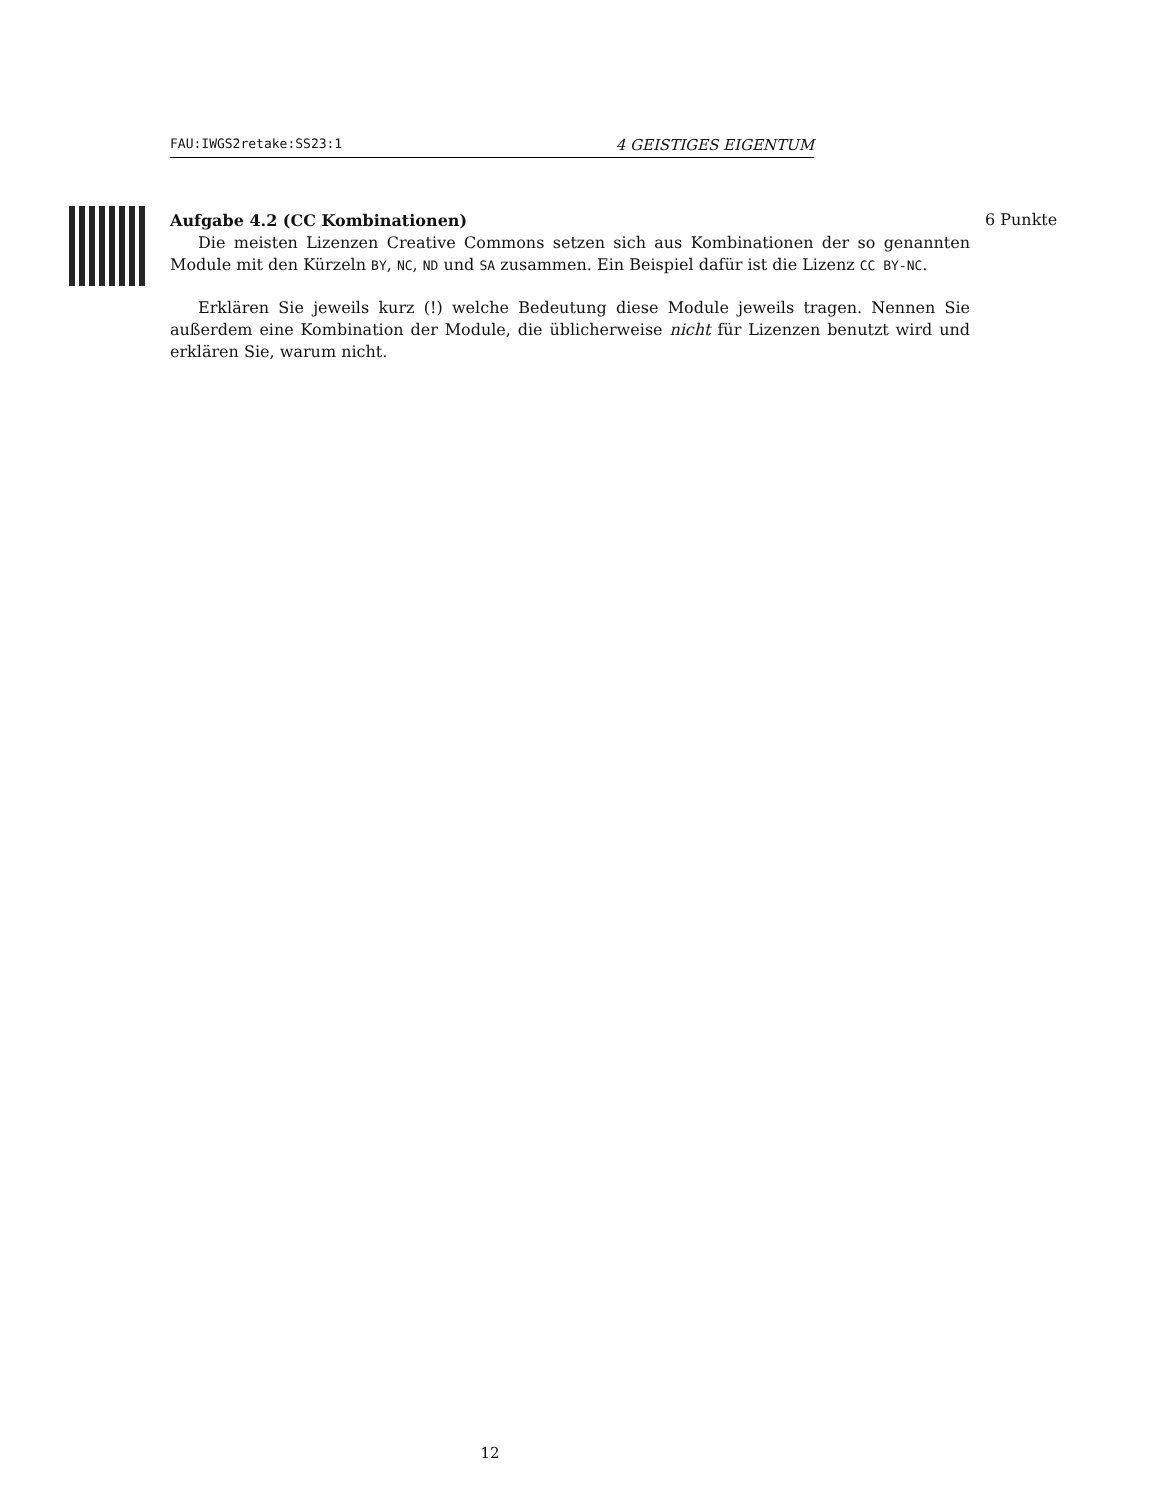FAU:IWGS2retake:SS23:1 4 GEISTIGES EIGENTUM
6 Punkte
Aufgabe 4.2 (CC Kombinationen)
Die meisten Lizenzen Creative Commons setzen sich aus Kombinationen der so genannten Module mit den Kürzeln BY, NC, ND und SA zusammen. Ein Beispiel dafür ist die Lizenz CC BY-NC.
Erklären Sie jeweils kurz (!) welche Bedeutung diese Module jeweils tragen. Nennen Sie außerdem eine Kombination der Module, die üblicherweise nicht für Lizenzen benutzt wird und erklären Sie, warum nicht.
12